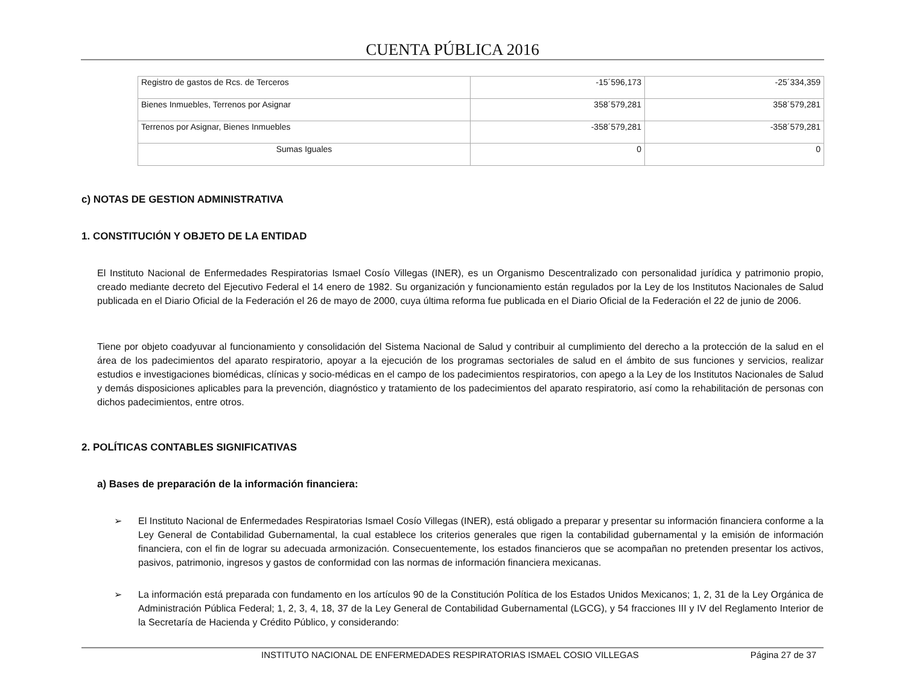CUENTA PÚBLICA 2016
| Registro de gastos de Rcs. de Terceros | -15´596,173 | -25´334,359 |
| Bienes Inmuebles, Terrenos por Asignar | 358´579,281 | 358´579,281 |
| Terrenos por Asignar, Bienes Inmuebles | -358´579,281 | -358´579,281 |
| Sumas Iguales | 0 | 0 |
c) NOTAS DE GESTION ADMINISTRATIVA
1. CONSTITUCIÓN Y OBJETO DE LA ENTIDAD
El Instituto Nacional de Enfermedades Respiratorias Ismael Cosío Villegas (INER), es un Organismo Descentralizado con personalidad jurídica y patrimonio propio, creado mediante decreto del Ejecutivo Federal el 14 enero de 1982. Su organización y funcionamiento están regulados por la Ley de los Institutos Nacionales de Salud publicada en el Diario Oficial de la Federación el 26 de mayo de 2000, cuya última reforma fue publicada en el Diario Oficial de la Federación el 22 de junio de 2006.
Tiene por objeto coadyuvar al funcionamiento y consolidación del Sistema Nacional de Salud y contribuir al cumplimiento del derecho a la protección de la salud en el área de los padecimientos del aparato respiratorio, apoyar a la ejecución de los programas sectoriales de salud en el ámbito de sus funciones y servicios, realizar estudios e investigaciones biomédicas, clínicas y socio-médicas en el campo de los padecimientos respiratorios, con apego a la Ley de los Institutos Nacionales de Salud y demás disposiciones aplicables para la prevención, diagnóstico y tratamiento de los padecimientos del aparato respiratorio, así como la rehabilitación de personas con dichos padecimientos, entre otros.
2. POLÍTICAS CONTABLES SIGNIFICATIVAS
a) Bases de preparación de la información financiera:
➢ El Instituto Nacional de Enfermedades Respiratorias Ismael Cosío Villegas (INER), está obligado a preparar y presentar su información financiera conforme a la Ley General de Contabilidad Gubernamental, la cual establece los criterios generales que rigen la contabilidad gubernamental y la emisión de información financiera, con el fin de lograr su adecuada armonización. Consecuentemente, los estados financieros que se acompañan no pretenden presentar los activos, pasivos, patrimonio, ingresos y gastos de conformidad con las normas de información financiera mexicanas.
➢ La información está preparada con fundamento en los artículos 90 de la Constitución Política de los Estados Unidos Mexicanos; 1, 2, 31 de la Ley Orgánica de Administración Pública Federal; 1, 2, 3, 4, 18, 37 de la Ley General de Contabilidad Gubernamental (LGCG), y 54 fracciones III y IV del Reglamento Interior de la Secretaría de Hacienda y Crédito Público, y considerando:
INSTITUTO NACIONAL DE ENFERMEDADES RESPIRATORIAS ISMAEL COSIO VILLEGAS Página 27 de 37